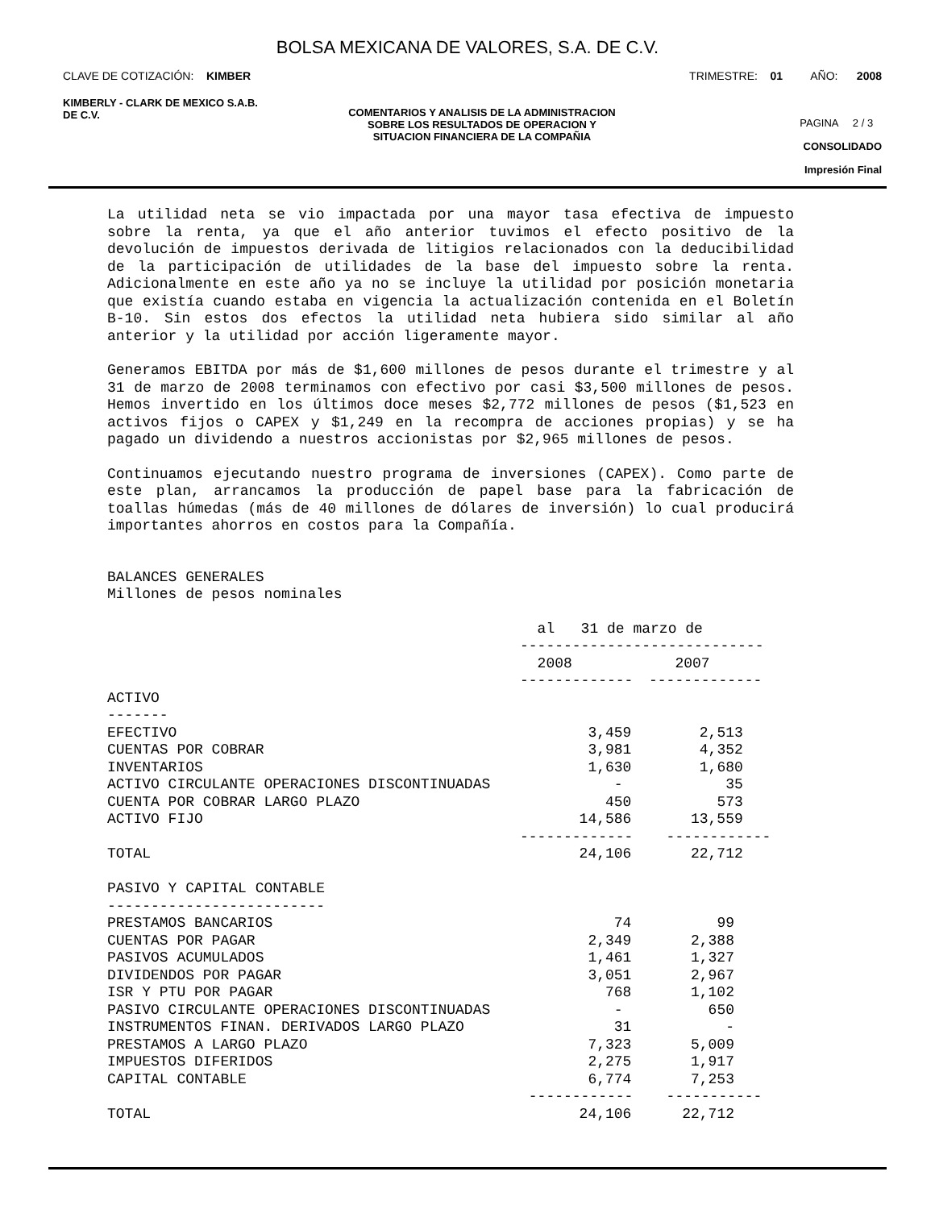BOLSA MEXICANA DE VALORES, S.A. DE C.V.
CLAVE DE COTIZACIÓN: KIMBER TRIMESTRE: 01 AÑO: 2008
KIMBERLY - CLARK DE MEXICO S.A.B.
DE C.V.
COMENTARIOS Y ANALISIS DE LA ADMINISTRACION
SOBRE LOS RESULTADOS DE OPERACION Y
SITUACION FINANCIERA DE LA COMPAÑIA
PAGINA 2 / 3
CONSOLIDADO
Impresión Final
La utilidad neta se vio impactada por una mayor tasa efectiva de impuesto sobre la renta, ya que el año anterior tuvimos el efecto positivo de la devolución de impuestos derivada de litigios relacionados con la deducibilidad de la participación de utilidades de la base del impuesto sobre la renta. Adicionalmente en este año ya no se incluye la utilidad por posición monetaria que existía cuando estaba en vigencia la actualización contenida en el Boletín B-10. Sin estos dos efectos la utilidad neta hubiera sido similar al año anterior y la utilidad por acción ligeramente mayor.
Generamos EBITDA por más de $1,600 millones de pesos durante el trimestre y al 31 de marzo de 2008 terminamos con efectivo por casi $3,500 millones de pesos. Hemos invertido en los últimos doce meses $2,772 millones de pesos ($1,523 en activos fijos o CAPEX y $1,249 en la recompra de acciones propias) y se ha pagado un dividendo a nuestros accionistas por $2,965 millones de pesos.
Continuamos ejecutando nuestro programa de inversiones (CAPEX). Como parte de este plan, arrancamos la producción de papel base para la fabricación de toallas húmedas (más de 40 millones de dólares de inversión) lo cual producirá importantes ahorros en costos para la Compañía.
BALANCES GENERALES Millones de pesos nominales
| | al 31 de marzo de ---------------------------- | |
| --- | --- | --- |
| | 2008 ------------- | 2007 ------------- |
| ACTIVO ------- | | |
| EFECTIVO | 3,459 | 2,513 |
| CUENTAS POR COBRAR | 3,981 | 4,352 |
| INVENTARIOS | 1,630 | 1,680 |
| ACTIVO CIRCULANTE OPERACIONES DISCONTINUADAS | - | 35 |
| CUENTA POR COBRAR LARGO PLAZO | 450 | 573 |
| ACTIVO FIJO | 14,586 | 13,559 |
| | ------------- | ------------ |
| TOTAL | 24,106 | 22,712 |
| PASIVO Y CAPITAL CONTABLE ------------------------- | | |
| PRESTAMOS BANCARIOS | 74 | 99 |
| CUENTAS POR PAGAR | 2,349 | 2,388 |
| PASIVOS ACUMULADOS | 1,461 | 1,327 |
| DIVIDENDOS POR PAGAR | 3,051 | 2,967 |
| ISR Y PTU POR PAGAR | 768 | 1,102 |
| PASIVO CIRCULANTE OPERACIONES DISCONTINUADAS | - | 650 |
| INSTRUMENTOS FINAN. DERIVADOS LARGO PLAZO | 31 | - |
| PRESTAMOS A LARGO PLAZO | 7,323 | 5,009 |
| IMPUESTOS DIFERIDOS | 2,275 | 1,917 |
| CAPITAL CONTABLE | 6,774 | 7,253 |
| | ------------ | ----------- |
| TOTAL | 24,106 | 22,712 |